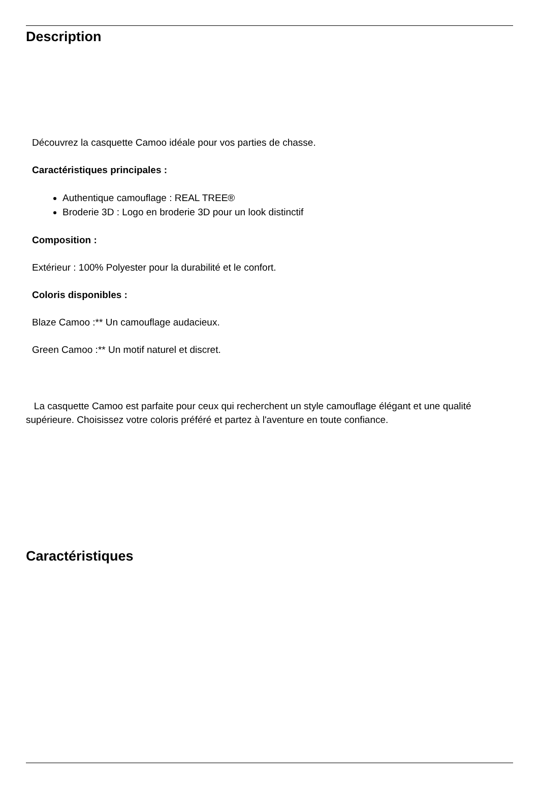Description
Découvrez la casquette Camoo idéale pour vos parties de chasse.
Caractéristiques principales :
Authentique camouflage : REAL TREE®
Broderie 3D : Logo en broderie 3D pour un look distinctif
Composition :
Extérieur : 100% Polyester pour la durabilité et le confort.
Coloris disponibles :
Blaze Camoo :** Un camouflage audacieux.
Green Camoo :** Un motif naturel et discret.
La casquette Camoo est parfaite pour ceux qui recherchent un style camouflage élégant et une qualité supérieure. Choisissez votre coloris préféré et partez à l'aventure en toute confiance.
Caractéristiques